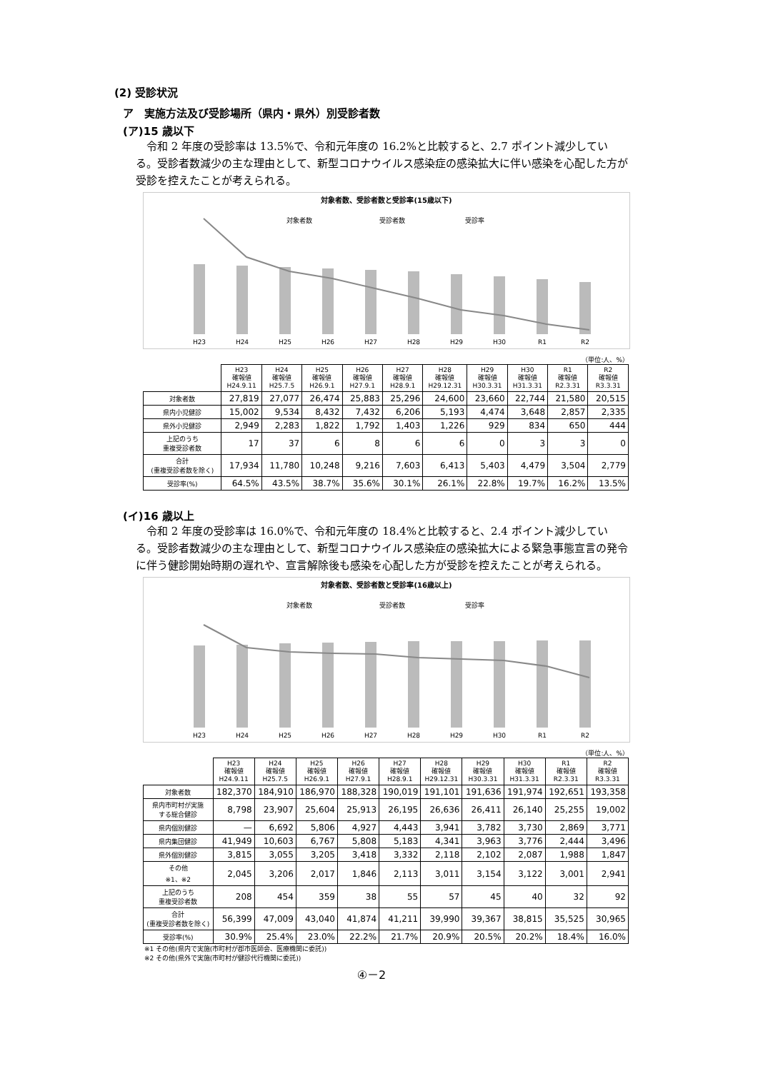(2) 受診状況
ア　実施方法及び受診場所（県内・県外）別受診者数
(ア)15 歳以下
令和 2 年度の受診率は 13.5%で、令和元年度の 16.2%と比較すると、2.7 ポイント減少している。受診者数減少の主な理由として、新型コロナウイルス感染症の感染拡大に伴い感染を心配した方が受診を控えたことが考えられる。
対象者数、受診者数と受診率(15歳以下)
対象者数
受診者数
受診率
H23
H24
H25
H26
H27
H28
H29
H30
R1
R2
（単位:人、%）
| | H23 確報値 H24.9.11 | H24 確報値 H25.7.5 | H25 確報値 H26.9.1 | H26 確報値 H27.9.1 | H27 確報値 H28.9.1 | H28 確報値 H29.12.31 | H29 確報値 H30.3.31 | H30 確報値 H31.3.31 | R1 確報値 R2.3.31 | R2 確報値 R3.3.31 |
| --- | --- | --- | --- | --- | --- | --- | --- | --- | --- | --- |
| 対象者数 | 27,819 | 27,077 | 26,474 | 25,883 | 25,296 | 24,600 | 23,660 | 22,744 | 21,580 | 20,515 |
| 県内小児健診 | 15,002 | 9,534 | 8,432 | 7,432 | 6,206 | 5,193 | 4,474 | 3,648 | 2,857 | 2,335 |
| 県外小児健診 | 2,949 | 2,283 | 1,822 | 1,792 | 1,403 | 1,226 | 929 | 834 | 650 | 444 |
| 上記のうち 重複受診者数 | 17 | 37 | 6 | 8 | 6 | 6 | 0 | 3 | 3 | 0 |
| 合計 (重複受診者数を除く) | 17,934 | 11,780 | 10,248 | 9,216 | 7,603 | 6,413 | 5,403 | 4,479 | 3,504 | 2,779 |
| 受診率(%) | 64.5% | 43.5% | 38.7% | 35.6% | 30.1% | 26.1% | 22.8% | 19.7% | 16.2% | 13.5% |
(イ)16 歳以上
令和 2 年度の受診率は 16.0%で、令和元年度の 18.4%と比較すると、2.4 ポイント減少している。受診者数減少の主な理由として、新型コロナウイルス感染症の感染拡大による緊急事態宣言の発令に伴う健診開始時期の遅れや、宣言解除後も感染を心配した方が受診を控えたことが考えられる。
対象者数、受診者数と受診率(16歳以上)
対象者数
受診者数
受診率
H23
H24
H25
H26
H27
H28
H29
H30
R1
R2
（単位:人、%）
| | H23 確報値 H24.9.11 | H24 確報値 H25.7.5 | H25 確報値 H26.9.1 | H26 確報値 H27.9.1 | H27 確報値 H28.9.1 | H28 確報値 H29.12.31 | H29 確報値 H30.3.31 | H30 確報値 H31.3.31 | R1 確報値 R2.3.31 | R2 確報値 R3.3.31 |
| --- | --- | --- | --- | --- | --- | --- | --- | --- | --- | --- |
| 対象者数 | 182,370 | 184,910 | 186,970 | 188,328 | 190,019 | 191,101 | 191,636 | 191,974 | 192,651 | 193,358 |
| 県内市町村が実施 する総合健診 | 8,798 | 23,907 | 25,604 | 25,913 | 26,195 | 26,636 | 26,411 | 26,140 | 25,255 | 19,002 |
| 県内個別健診 | — | 6,692 | 5,806 | 4,927 | 4,443 | 3,941 | 3,782 | 3,730 | 2,869 | 3,771 |
| 県内集団健診 | 41,949 | 10,603 | 6,767 | 5,808 | 5,183 | 4,341 | 3,963 | 3,776 | 2,444 | 3,496 |
| 県外個別健診 | 3,815 | 3,055 | 3,205 | 3,418 | 3,332 | 2,118 | 2,102 | 2,087 | 1,988 | 1,847 |
| その他 ※1、※2 | 2,045 | 3,206 | 2,017 | 1,846 | 2,113 | 3,011 | 3,154 | 3,122 | 3,001 | 2,941 |
| 上記のうち 重複受診者数 | 208 | 454 | 359 | 38 | 55 | 57 | 45 | 40 | 32 | 92 |
| 合計 (重複受診者数を除く) | 56,399 | 47,009 | 43,040 | 41,874 | 41,211 | 39,990 | 39,367 | 38,815 | 35,525 | 30,965 |
| 受診率(%) | 30.9% | 25.4% | 23.0% | 22.2% | 21.7% | 20.9% | 20.5% | 20.2% | 18.4% | 16.0% |
※1 その他(県内で実施(市町村が郡市医師会、医療機関に委託))
※2 その他(県外で実施(市町村が健診代行機関に委託))
④－2